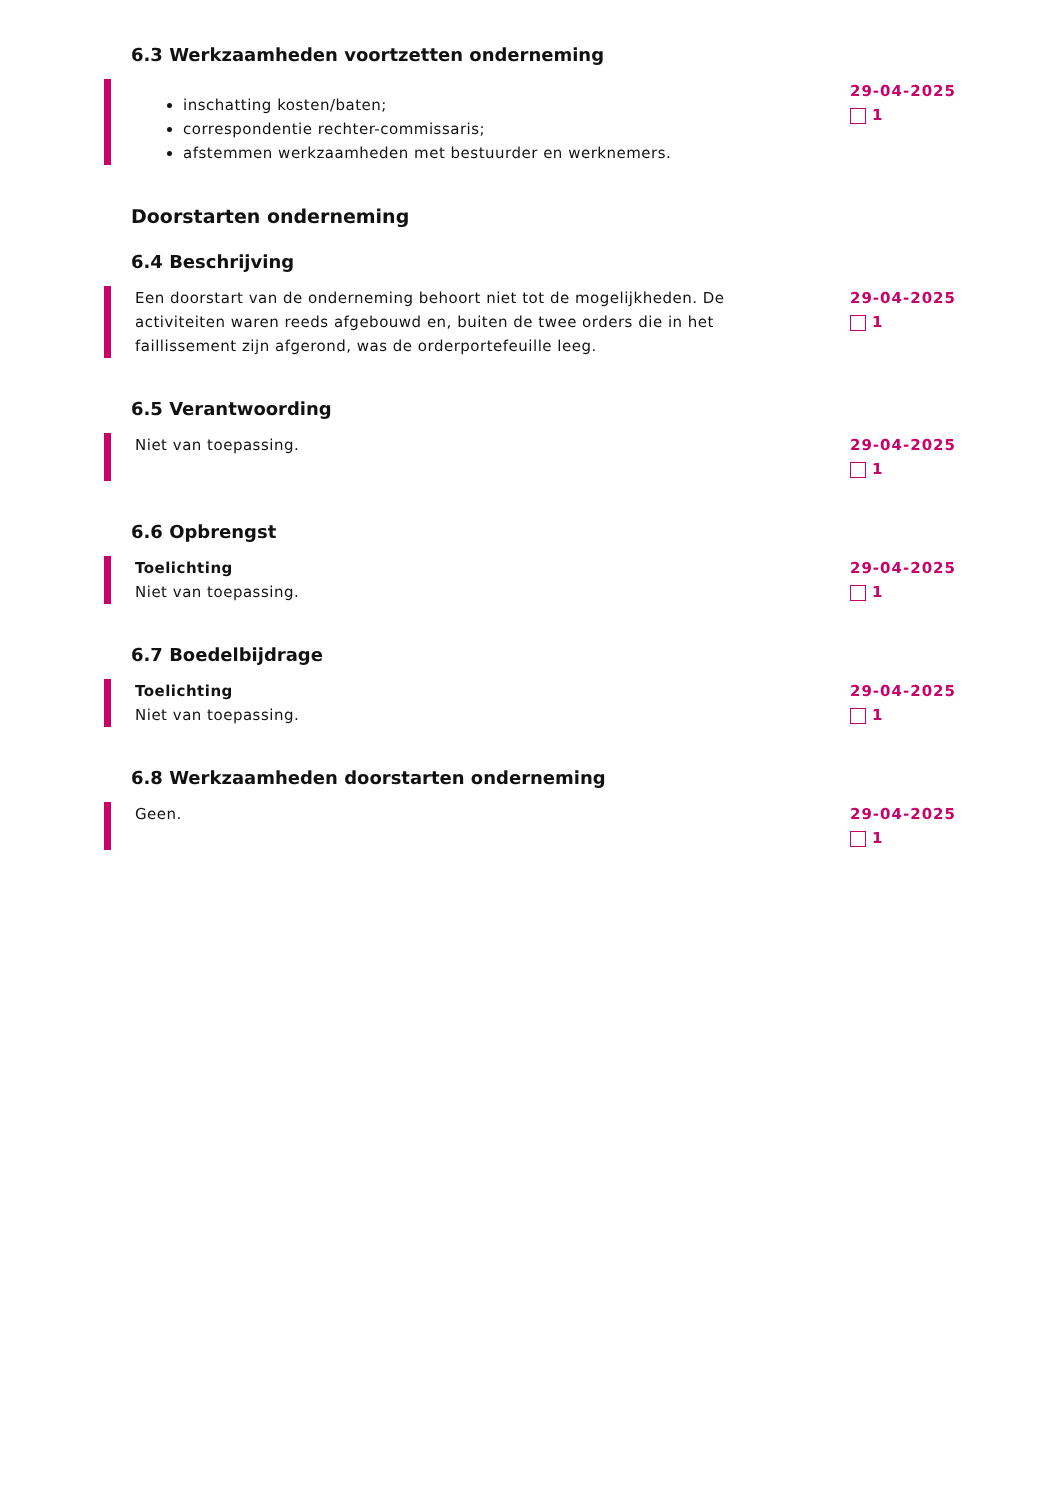6.3 Werkzaamheden voortzetten onderneming
inschatting kosten/baten;
correspondentie rechter-commissaris;
afstemmen werkzaamheden met bestuurder en werknemers.
29-04-2025
1
Doorstarten onderneming
6.4 Beschrijving
Een doorstart van de onderneming behoort niet tot de mogelijkheden. De activiteiten waren reeds afgebouwd en, buiten de twee orders die in het faillissement zijn afgerond, was de orderportefeuille leeg.
29-04-2025
1
6.5 Verantwoording
Niet van toepassing. 29-04-2025
1
6.6 Opbrengst
Toelichting
Niet van toepassing.
29-04-2025
1
6.7 Boedelbijdrage
Toelichting
Niet van toepassing.
29-04-2025
1
6.8 Werkzaamheden doorstarten onderneming
Geen. 29-04-2025
1